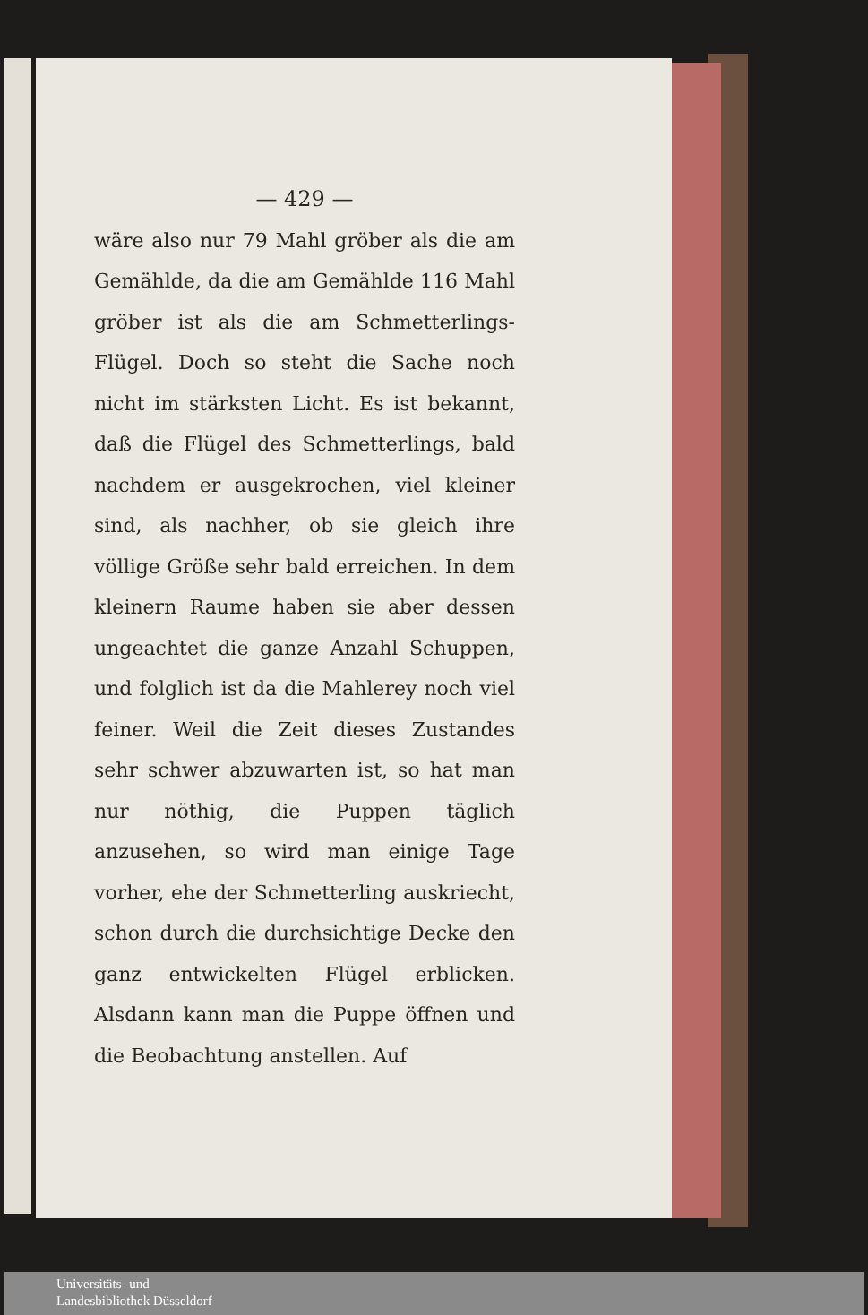— 429 —
wäre also nur 79 Mahl gröber als die am Gemählde, da die am Gemählde 116 Mahl gröber ist als die am Schmetterlings-Flügel. Doch so steht die Sache noch nicht im stärksten Licht. Es ist bekannt, daß die Flügel des Schmetterlings, bald nachdem er ausgekrochen, viel kleiner sind, als nachher, ob sie gleich ihre völlige Größe sehr bald erreichen. In dem kleinern Raume haben sie aber dessen ungeachtet die ganze Anzahl Schuppen, und folglich ist da die Mahlerey noch viel feiner. Weil die Zeit dieses Zustandes sehr schwer abzuwarten ist, so hat man nur nöthig, die Puppen täglich anzusehen, so wird man einige Tage vorher, ehe der Schmetterling auskriecht, schon durch die durchsichtige Decke den ganz entwickelten Flügel erblicken. Alsdann kann man die Puppe öffnen und die Beobachtung anstellen. Auf
Universitäts- und
Landesbibliothek Düsseldorf